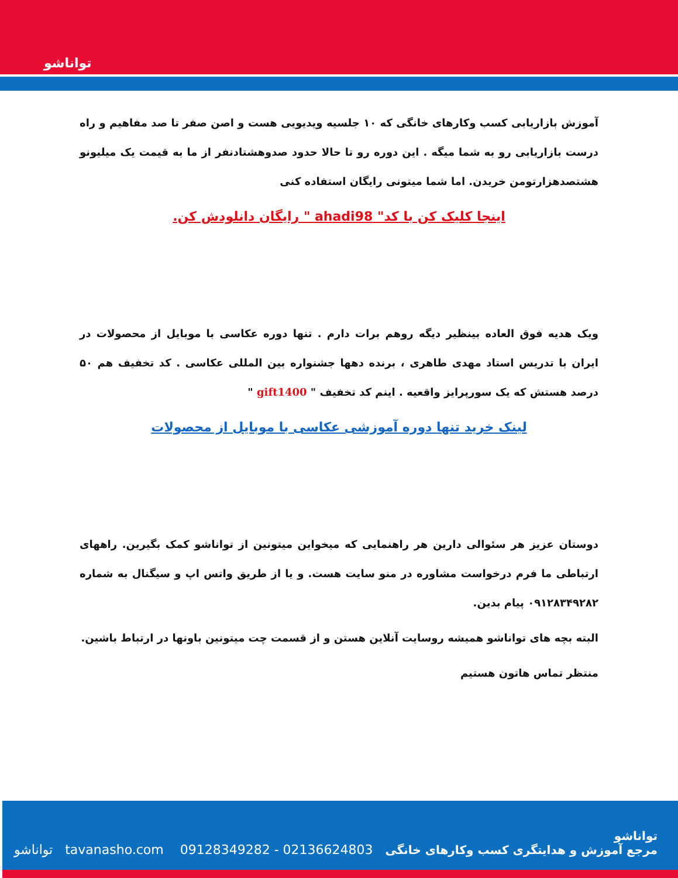توانا‌شو
آموزش بازاریابی کسب وکارهای خانگی که ۱۰ جلسیه ویدیویی هست و اصن صفر تا صد مفاهیم و راه درست بازاریابی رو به شما میگه . این دوره رو تا حالا حدود صدوهشتادنفر از ما به قیمت یک میلیونو هشتصدهزارتومن خریدن. اما شما میتونی رایگان استفاده کنی
اینجا کلیک کن با کد" ahadi98 " رایگان دانلودش کن.
ویک هدیه فوق العاده بینظیر دیگه روهم برات دارم . تنها دوره عکاسی با موبایل از محصولات در ایران با تدریس استاد مهدی طاهری ، برنده دهها جشنواره بین المللی عکاسی . کد تخفیف هم ۵۰ درصد هستش که یک سورپرایز واقعیه . اینم کد تخفیف " gift1400 "
لینک خرید تنها دوره آموزشی عکاسی با موبایل از محصولات
دوستان عزیز هر سئوالی دارین هر راهنمایی که میخواین میتونین از تواناشو کمک بگیرین. راههای ارتباطی ما فرم درخواست مشاوره در منو سایت هست. و یا از طریق واتس اپ و سیگنال به شماره ۰۹۱۲۸۳۴۹۲۸۲ پیام بدین.
البته بچه های تواناشو همیشه روسایت آنلاین هستن و از قسمت چت میتونین باونها در ارتباط باشین.
منتظر تماس هاتون هستیم
تواناشو tavanasho.com 09128349282 - 02136624803
تواناشو
مرجع آموزش و هدایتگری کسب وکارهای خانگی